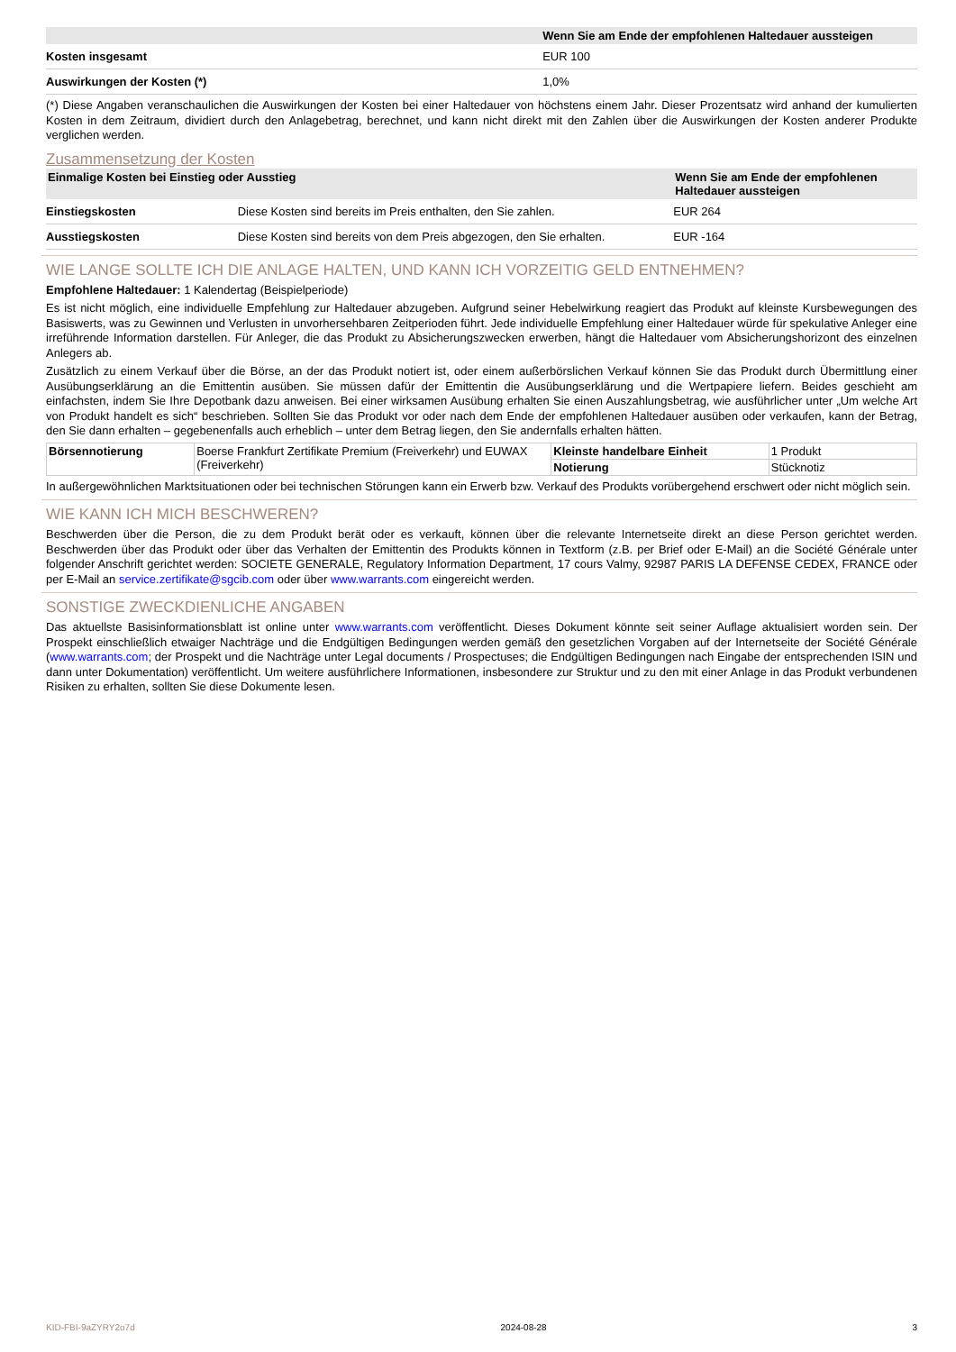| | Wenn Sie am Ende der empfohlenen Haltedauer aussteigen |
| --- | --- |
| Kosten insgesamt | EUR 100 |
| Auswirkungen der Kosten (*) | 1,0% |
(*) Diese Angaben veranschaulichen die Auswirkungen der Kosten bei einer Haltedauer von höchstens einem Jahr. Dieser Prozentsatz wird anhand der kumulierten Kosten in dem Zeitraum, dividiert durch den Anlagebetrag, berechnet, und kann nicht direkt mit den Zahlen über die Auswirkungen der Kosten anderer Produkte verglichen werden.
Zusammensetzung der Kosten
| Einmalige Kosten bei Einstieg oder Ausstieg | | Wenn Sie am Ende der empfohlenen Haltedauer aussteigen |
| --- | --- | --- |
| Einstiegskosten | Diese Kosten sind bereits im Preis enthalten, den Sie zahlen. | EUR 264 |
| Ausstiegskosten | Diese Kosten sind bereits von dem Preis abgezogen, den Sie erhalten. | EUR -164 |
WIE LANGE SOLLTE ICH DIE ANLAGE HALTEN, UND KANN ICH VORZEITIG GELD ENTNEHMEN?
Empfohlene Haltedauer: 1 Kalendertag (Beispielperiode)
Es ist nicht möglich, eine individuelle Empfehlung zur Haltedauer abzugeben. Aufgrund seiner Hebelwirkung reagiert das Produkt auf kleinste Kursbewegungen des Basiswerts, was zu Gewinnen und Verlusten in unvorhersehbaren Zeitperioden führt. Jede individuelle Empfehlung einer Haltedauer würde für spekulative Anleger eine irreführende Information darstellen. Für Anleger, die das Produkt zu Absicherungszwecken erwerben, hängt die Haltedauer vom Absicherungshorizont des einzelnen Anlegers ab.
Zusätzlich zu einem Verkauf über die Börse, an der das Produkt notiert ist, oder einem außerbörslichen Verkauf können Sie das Produkt durch Übermittlung einer Ausübungserklärung an die Emittentin ausüben. Sie müssen dafür der Emittentin die Ausübungserklärung und die Wertpapiere liefern. Beides geschieht am einfachsten, indem Sie Ihre Depotbank dazu anweisen. Bei einer wirksamen Ausübung erhalten Sie einen Auszahlungsbetrag, wie ausführlicher unter „Um welche Art von Produkt handelt es sich“ beschrieben. Sollten Sie das Produkt vor oder nach dem Ende der empfohlenen Haltedauer ausüben oder verkaufen, kann der Betrag, den Sie dann erhalten – gegebenenfalls auch erheblich – unter dem Betrag liegen, den Sie andernfalls erhalten hätten.
| Börsennotierung | Boerse Frankfurt Zertifikate Premium (Freiverkehr) und EUWAX (Freiverkehr) | Kleinste handelbare Einheit | 1 Produkt |
| | | Notierung | Stücknotiz |
In außergewöhnlichen Marktsituationen oder bei technischen Störungen kann ein Erwerb bzw. Verkauf des Produkts vorübergehend erschwert oder nicht möglich sein.
WIE KANN ICH MICH BESCHWEREN?
Beschwerden über die Person, die zu dem Produkt berät oder es verkauft, können über die relevante Internetseite direkt an diese Person gerichtet werden. Beschwerden über das Produkt oder über das Verhalten der Emittentin des Produkts können in Textform (z.B. per Brief oder E-Mail) an die Société Générale unter folgender Anschrift gerichtet werden: SOCIETE GENERALE, Regulatory Information Department, 17 cours Valmy, 92987 PARIS LA DEFENSE CEDEX, FRANCE oder per E-Mail an service.zertifikate@sgcib.com oder über www.warrants.com eingereicht werden.
SONSTIGE ZWECKDIENLICHE ANGABEN
Das aktuellste Basisinformationsblatt ist online unter www.warrants.com veröffentlicht. Dieses Dokument könnte seit seiner Auflage aktualisiert worden sein. Der Prospekt einschließlich etwaiger Nachträge und die Endgültigen Bedingungen werden gemäß den gesetzlichen Vorgaben auf der Internetseite der Société Générale (www.warrants.com; der Prospekt und die Nachträge unter Legal documents / Prospectuses; die Endgültigen Bedingungen nach Eingabe der entsprechenden ISIN und dann unter Dokumentation) veröffentlicht. Um weitere ausführlichere Informationen, insbesondere zur Struktur und zu den mit einer Anlage in das Produkt verbundenen Risiken zu erhalten, sollten Sie diese Dokumente lesen.
KID-FBI-9aZYRY2o7d 2024-08-28 3